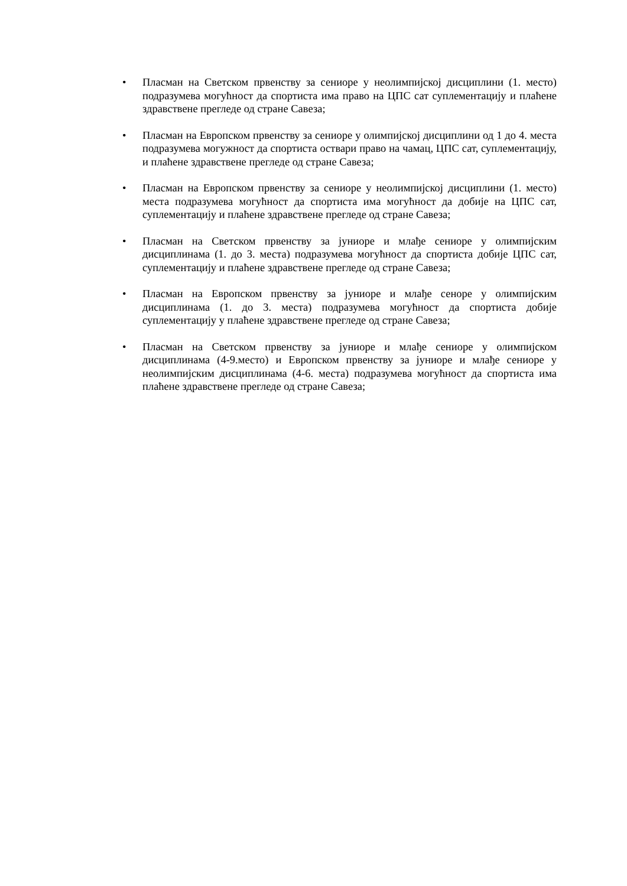• Пласман на Светском првенству за сениоре у неолимпијској дисциплини (1. место) подразумева могућност да спортиста има право на ЦПС сат суплементацију и плаћене здравствене прегледе од стране Савеза;
• Пласман на Европском првенству за сениоре у олимпијској дисциплини од 1 до 4. места подразумева могужност да спортиста оствари право на чамац, ЦПС сат, суплементацију, и плаћене здравствене прегледе од стране Савеза;
• Пласман на Европском првенству за сениоре у неолимпијској дисциплини (1. место) места подразумева могућност да спортиста има могућност да добије на ЦПС сат, суплементацију и плаћене здравствене прегледе од стране Савеза;
• Пласман на Светском првенству за јуниоре и млађе сениоре у олимпијским дисциплинама (1. до 3. места) подразумева могућност да спортиста добије ЦПС сат, суплементацију и плаћене здравствене прегледе од стране Савеза;
• Пласман на Европском првенству за јуниоре и млађе сеноре у олимпијским дисциплинама (1. до 3. места) подразумева могућност да спортиста добије суплементацију у плаћене здравствене прегледе од стране Савеза;
• Пласман на Светском првенству за јуниоре и млађе сениоре у олимпијском дисциплинама (4-9.место) и Европском првенству за јуниоре и млађе сениоре у неолимпијским дисциплинама (4-6. места) подразумева могућност да спортиста има плаћене здравствене прегледе од стране Савеза;